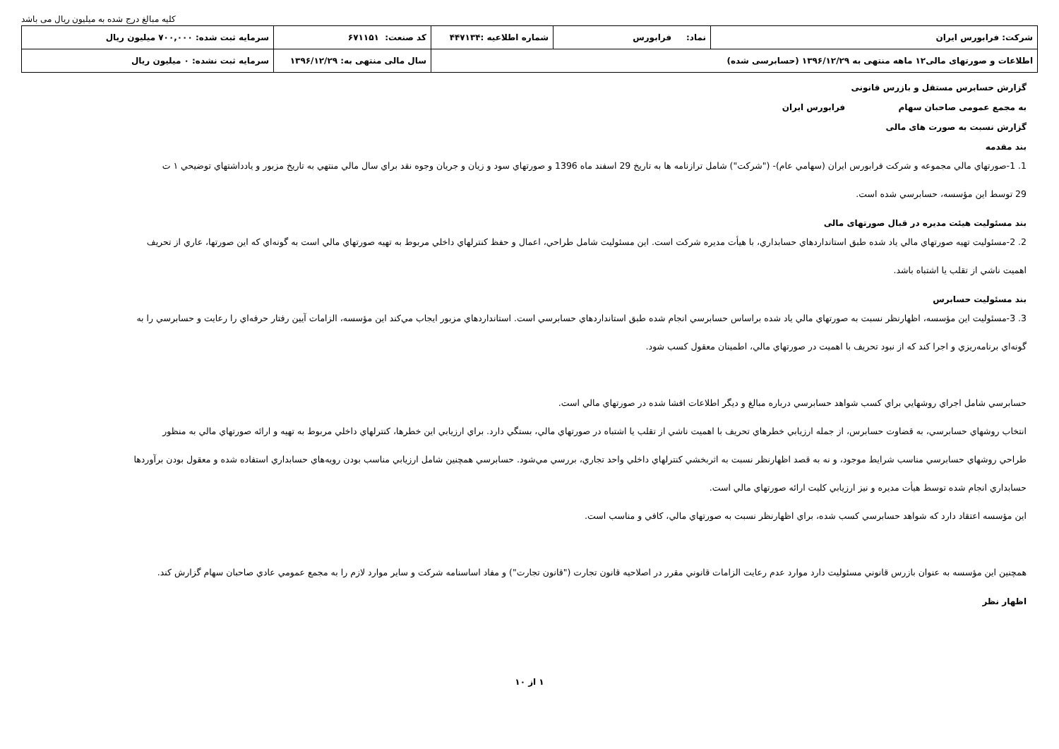کلیه مبالغ درج شده به میلیون ریال می باشد
| شرکت: فرابورس ایران | نماد: فرابورس | شماره اطلاعیه :۴۴۷۱۳۴ | کد صنعت: ۶۷۱۱۵۱ | سرمایه ثبت شده: ۷۰۰,۰۰۰ میلیون ریال |
| اطلاعات و صورتهای مالی۱۲ ماهه منتهی به ۱۳۹۶/۱۲/۲۹ (حسابرسی شده) | | | سال مالی منتهی به: ۱۳۹۶/۱۲/۲۹ | سرمایه ثبت نشده: ۰ میلیون ریال |
گزارش حسابرس مستقل و بازرس قانونی
به مجمع عمومی صاحبان سهام فرابورس ایران
گزارش نسبت به صورت های مالی
بند مقدمه
1. 1-صورتهاي مالي مجموعه و شركت فرابورس ايران (سهامي عام)- ("شركت") شامل ترازنامه ها به تاريخ 29 اسفند ماه 1396 و صورتهاي سود و زيان و جريان وجوه نقد براي سال مالي منتهي به تاريخ مزبور و يادداشتهاي توضيحي ۱ ت
29 توسط اين مؤسسه، حسابرسي شده است.
بند مسئولیت هیئت مدیره در قبال صورتهای مالی
2. 2-مسئوليت تهيه صورتهاي مالي ياد شده طبق استانداردهاي حسابداري، با هيأت مديره شركت است. اين مسئوليت شامل طراحي، اعمال و حفظ كنترلهاي داخلي مربوط به تهيه صورتهاي مالي است به گونه‌اي كه اين صورتها، عاري از تحريف
اهميت ناشي از تقلب يا اشتباه باشد.
بند مسئولیت حسابرس
3. 3-مسئوليت اين مؤسسه، اظهارنظر نسبت به صورتهاي مالي ياد شده براساس حسابرسي انجام شده طبق استانداردهاي حسابرسي است. استانداردهاي مزبور ايجاب مي‌كند اين مؤسسه، الزامات آيين رفتار حرفه‌اي را رعايت و حسابرسي را به
گونه‌اي برنامه‌ريزي و اجرا كند كه از نبود تحريف با اهميت در صورتهاي مالي، اطمينان معقول كسب شود.
حسابرسي شامل اجراي روشهايي براي كسب شواهد حسابرسي درباره مبالغ و ديگر اطلاعات افشا شده در صورتهاي مالي است.
انتخاب روشهاي حسابرسي، به قضاوت حسابرس، از جمله ارزيابي خطرهاي تحريف با اهميت ناشي از تقلب يا اشتباه در صورتهاي مالي، بستگي دارد. براي ارزيابي اين خطرها، كنترلهاي داخلي مربوط به تهيه و ارائه صورتهاي مالي به منظور
طراحي روشهاي حسابرسي مناسب شرايط موجود، و نه به قصد اظهارنظر نسبت به اثربخشي كنترلهاي داخلي واحد تجاري، بررسي مي‌شود. حسابرسي همچنين شامل ارزيابي مناسب بودن رويه‌هاي حسابداري استفاده شده و معقول بودن برآوردها
حسابداري انجام شده توسط هيأت مديره و نيز ارزيابي كليت ارائه صورتهاي مالي است.
اين مؤسسه اعتقاد دارد كه شواهد حسابرسي كسب شده، براي اظهارنظر نسبت به صورتهاي مالي، كافي و مناسب است.
همچنين اين مؤسسه به عنوان بازرس قانوني مسئوليت دارد موارد عدم رعايت الزامات قانوني مقرر در اصلاحيه قانون تجارت ("قانون تجارت") و مفاد اساسنامه شركت و ساير موارد لازم را به مجمع عمومي عادي صاحبان سهام گزارش كند.
اظهار نظر
۱ از ۱۰